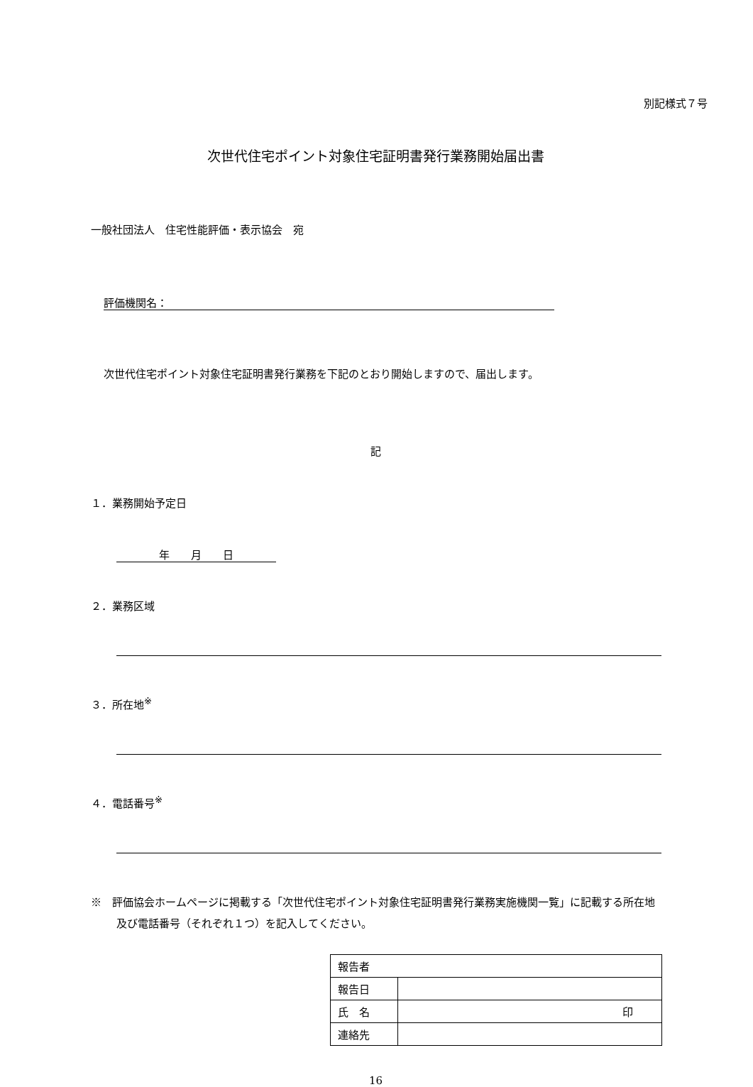別記様式７号
次世代住宅ポイント対象住宅証明書発行業務開始届出書
一般社団法人　住宅性能評価・表示協会　宛
評価機関名：
次世代住宅ポイント対象住宅証明書発行業務を下記のとおり開始しますので、届出します。
記
１．業務開始予定日
年　　月　　日
２．業務区域
３．所在地<sup>※</sup>
４．電話番号<sup>※</sup>
※　評価協会ホームページに掲載する「次世代住宅ポイント対象住宅証明書発行業務実施機関一覧」に記載する所在地及び電話番号（それぞれ１つ）を記入してください。
| 報告者 | |
| 報告日 | |
| 氏 名 | 印 |
| 連絡先 | |
16